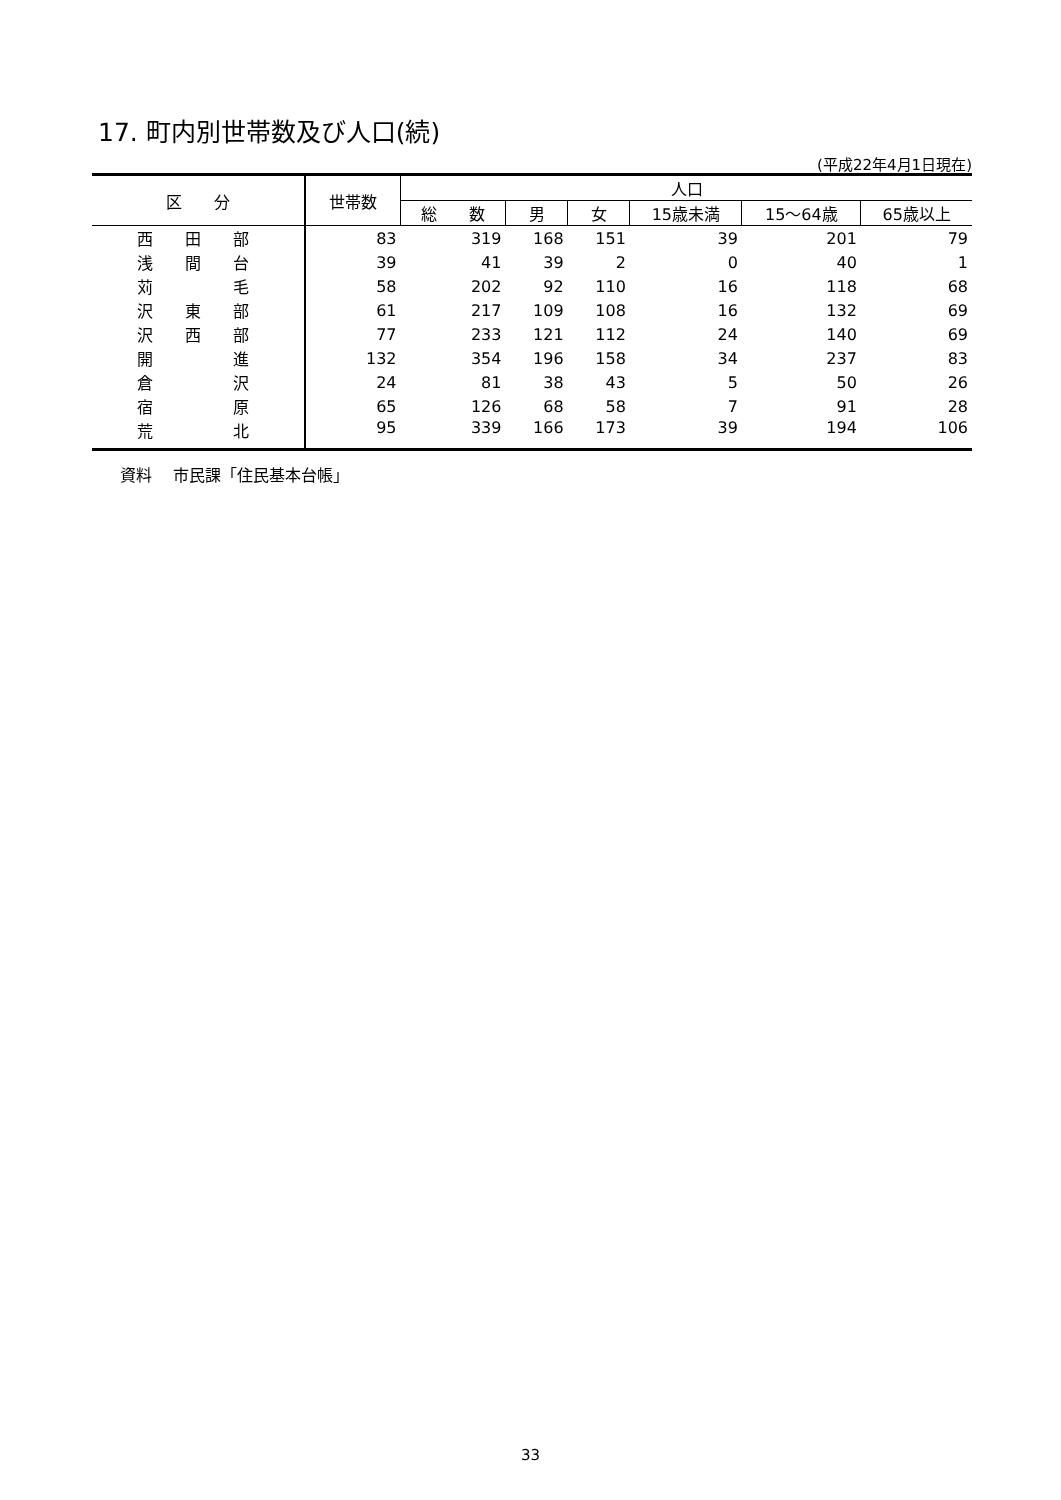17. 町内別世帯数及び人口(続)
(平成22年4月1日現在)
| 区 分 | 世帯数 | 人口 | | | | | |
| --- | --- | --- | --- | --- | --- | --- | --- |
| | | 総 数 | 男 | 女 | 15歳未満 | 15～64歳 | 65歳以上 |
| 西 田 部 | 83 | 319 | 168 | 151 | 39 | 201 | 79 |
| 浅 間 台 | 39 | 41 | 39 | 2 | 0 | 40 | 1 |
| 苅 毛 | 58 | 202 | 92 | 110 | 16 | 118 | 68 |
| 沢 東 部 | 61 | 217 | 109 | 108 | 16 | 132 | 69 |
| 沢 西 部 | 77 | 233 | 121 | 112 | 24 | 140 | 69 |
| 開 進 | 132 | 354 | 196 | 158 | 34 | 237 | 83 |
| 倉 沢 | 24 | 81 | 38 | 43 | 5 | 50 | 26 |
| 宿 原 | 65 | 126 | 68 | 58 | 7 | 91 | 28 |
| 荒 北 | 95 | 339 | 166 | 173 | 39 | 194 | 106 |
資料　 市民課「住民基本台帳」
33